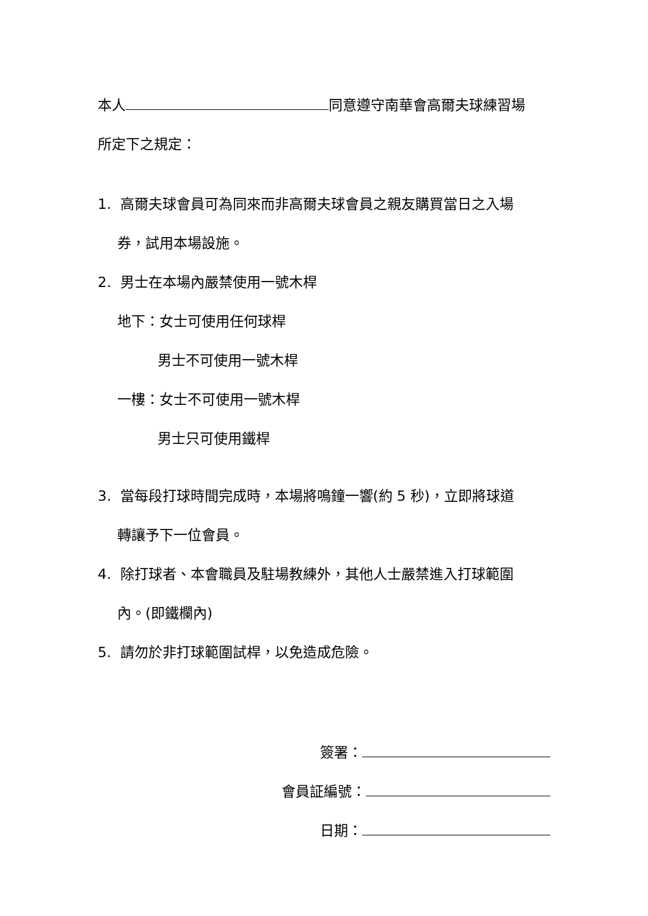本人 同意遵守南華會高爾夫球練習場
所定下之規定：
1. 高爾夫球會員可為同來而非高爾夫球會員之親友購買當日之入場
券，試用本場設施。
2. 男士在本場內嚴禁使用一號木桿
地下：女士可使用任何球桿
男士不可使用一號木桿
一樓：女士不可使用一號木桿
男士只可使用鐵桿
3. 當每段打球時間完成時，本場將鳴鐘一響(約 5 秒)，立即將球道
轉讓予下一位會員。
4. 除打球者、本會職員及駐場教練外，其他人士嚴禁進入打球範圍
內。(即鐵欄內)
5. 請勿於非打球範圍試桿，以免造成危險。
簽署：
會員証編號：
日期：